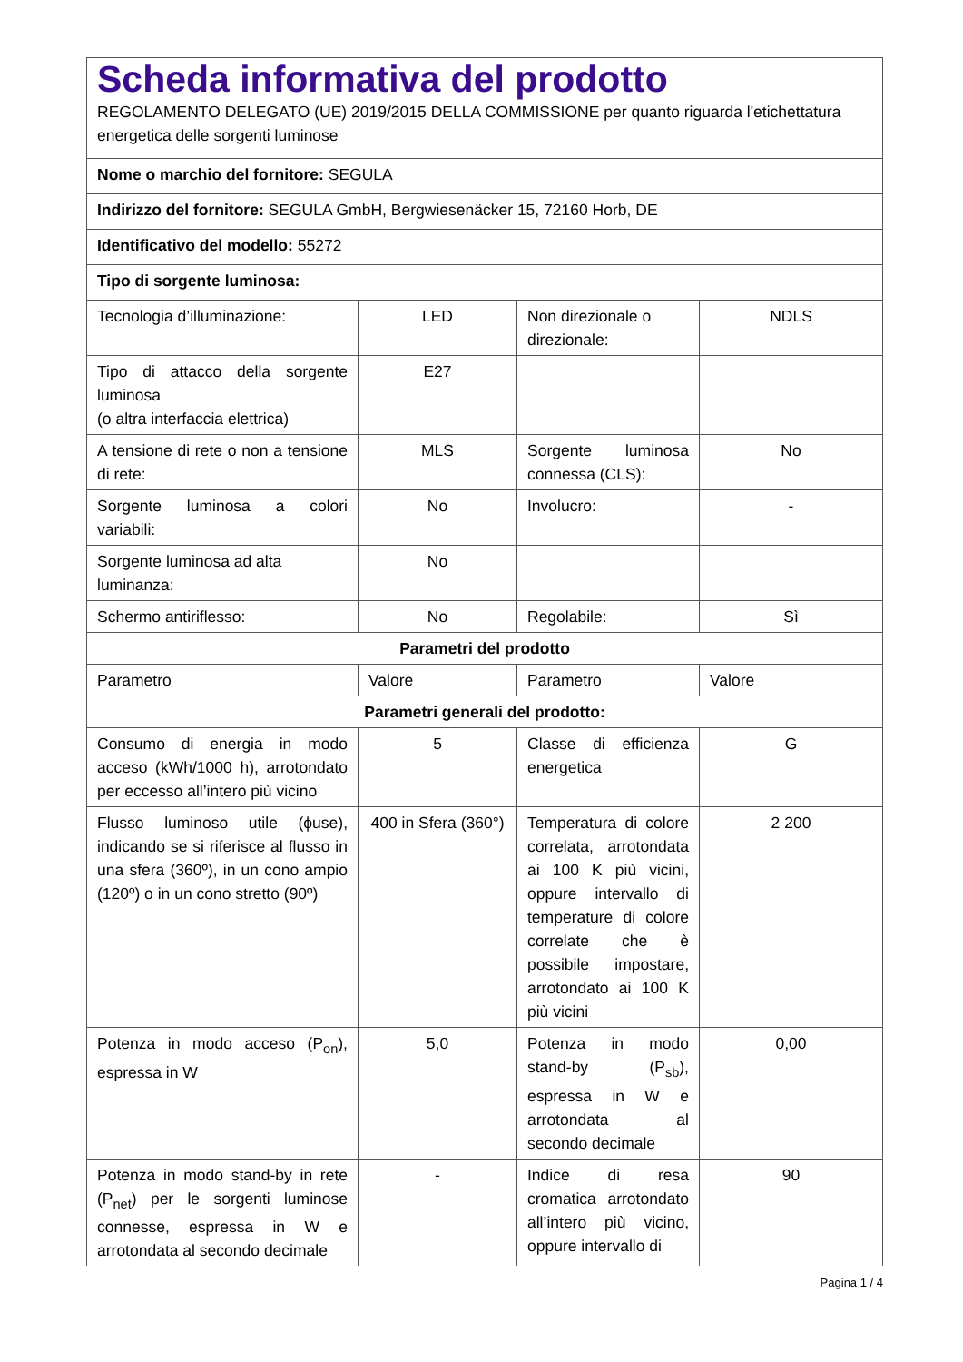| Scheda informativa del prodotto REGOLAMENTO DELEGATO (UE) 2019/2015 DELLA COMMISSIONE per quanto riguarda l'etichettatura energetica delle sorgenti luminose | | | |
| Nome o marchio del fornitore: SEGULA | | | |
| Indirizzo del fornitore: SEGULA GmbH, Bergwiesenäcker 15, 72160 Horb, DE | | | |
| Identificativo del modello: 55272 | | | |
| Tipo di sorgente luminosa: | | | |
| Tecnologia d’illuminazione: | LED | Non direzionale o direzionale: | NDLS |
| Tipo di attacco della sorgente luminosa (o altra interfaccia elettrica) | E27 | | |
| A tensione di rete o non a tensione di rete: | MLS | Sorgente luminosa connessa (CLS): | No |
| Sorgente luminosa a colori variabili: | No | Involucro: | - |
| Sorgente luminosa ad alta luminanza: | No | | |
| Schermo antiriflesso: | No | Regolabile: | Sì |
| Parametri del prodotto | | | |
| Parametro | Valore | Parametro | Valore |
| Parametri generali del prodotto: | | | |
| Consumo di energia in modo acceso (kWh/1000 h), arrotondato per eccesso all’intero più vicino | 5 | Classe di efficienza energetica | G |
| Flusso luminoso utile (ϕuse), indicando se si riferisce al flusso in una sfera (360º), in un cono ampio (120º) o in un cono stretto (90º) | 400 in Sfera (360°) | Temperatura di colore correlata, arrotondata ai 100 K più vicini, oppure intervallo di temperature di colore correlate che è possibile impostare, arrotondato ai 100 K più vicini | 2 200 |
| Potenza in modo acceso (P<sub>on</sub>), espressa in W | 5,0 | Potenza in modo stand-by (P<sub>sb</sub>), espressa in W e arrotondata al secondo decimale | 0,00 |
| Potenza in modo stand-by in rete (P<sub>net</sub>) per le sorgenti luminose connesse, espressa in W e arrotondata al secondo decimale | - | Indice di resa cromatica arrotondato all’intero più vicino, oppure intervallo di | 90 |
Pagina 1 / 4